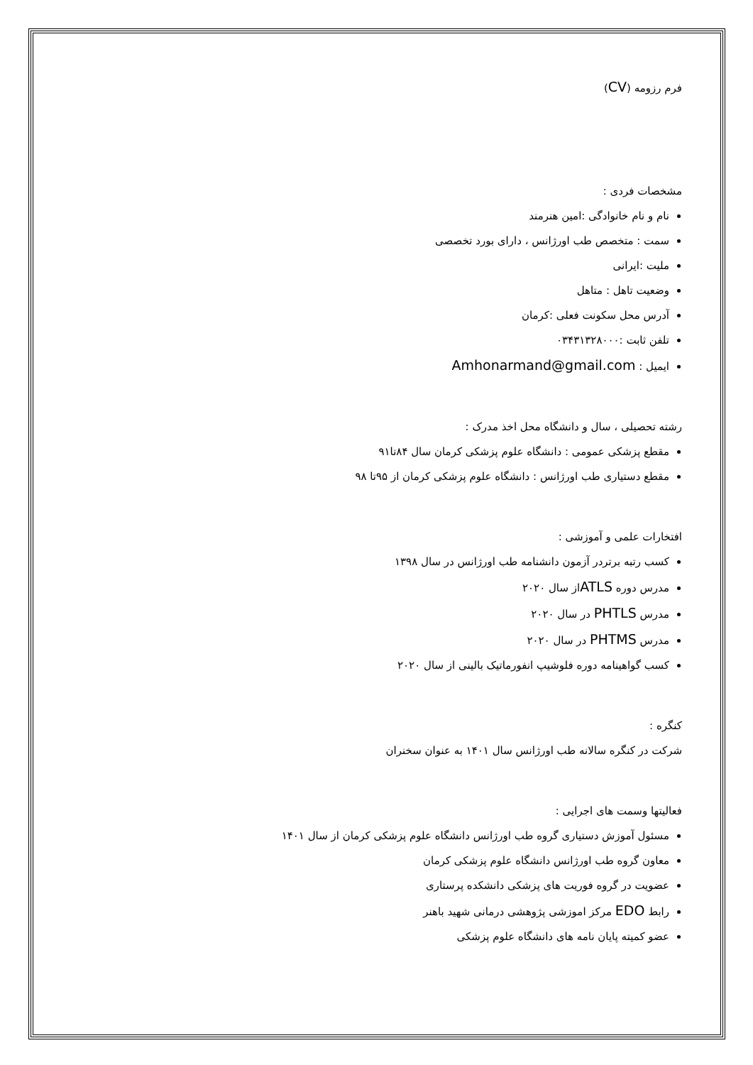فرم رزومه (CV)
مشخصات فردی :
نام و نام خانوادگی :امین هنرمند
سمت : متخصص طب اورژانس ، دارای بورد تخصصی
ملیت :ایرانی
وضعیت تاهل : متاهل
آدرس محل سکونت فعلی :کرمان
تلفن ثابت :۰۳۴۳۱۳۲۸۰۰۰
ایمیل : Amhonarmand@gmail.com
رشته تحصیلی ، سال و دانشگاه محل اخذ مدرک :
مقطع پزشکی عمومی : دانشگاه علوم پزشکی کرمان سال ۸۴تا۹۱
مقطع دستیاری طب اورژانس : دانشگاه علوم پزشکی کرمان از ۹۵تا ۹۸
افتخارات علمی و آموزشی :
کسب رتبه برتردر آزمون دانشنامه طب اورژانس در سال ۱۳۹۸
مدرس دوره ATLSاز سال ۲۰۲۰
مدرس PHTLS در سال ۲۰۲۰
مدرس PHTMS در سال ۲۰۲۰
کسب گواهینامه دوره فلوشیپ انفورماتیک بالینی از سال ۲۰۲۰
کنگره :
شرکت در کنگره سالانه طب اورژانس سال ۱۴۰۱ به عنوان سخنران
فعالیتها وسمت های اجرایی :
مسئول آموزش دستیاری گروه طب اورژانس دانشگاه علوم پزشکی کرمان از سال ۱۴۰۱
معاون گروه طب اورژانس دانشگاه علوم پزشکی کرمان
عضویت در گروه فوریت های پزشکی دانشکده پرستاری
رابط EDO مرکز اموزشی پژوهشی درمانی شهید باهنر
عضو کمیته پایان نامه های دانشگاه علوم پزشکی